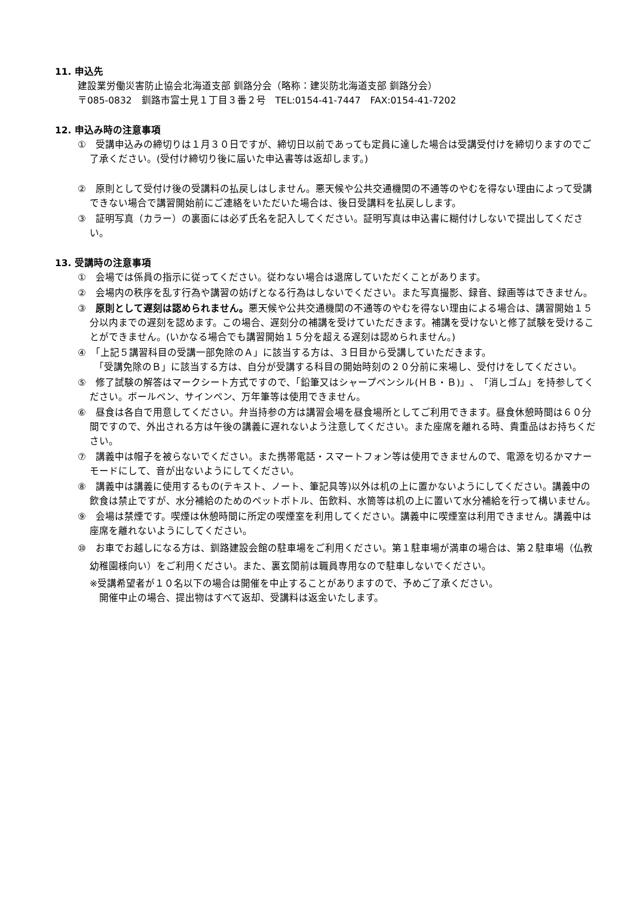11. 申込先
建設業労働災害防止協会北海道支部 釧路分会（略称：建災防北海道支部 釧路分会）
〒085-0832　釧路市富士見１丁目３番２号　TEL:0154-41-7447　FAX:0154-41-7202
12. 申込み時の注意事項
①　受講申込みの締切りは１月３０日ですが、締切日以前であっても定員に達した場合は受講受付けを締切りますのでご了承ください。(受付け締切り後に届いた申込書等は返却します。)
②　原則として受付け後の受講料の払戻しはしません。悪天候や公共交通機関の不通等のやむを得ない理由によって受講できない場合で講習開始前にご連絡をいただいた場合は、後日受講料を払戻しします。
③　証明写真（カラー）の裏面には必ず氏名を記入してください。証明写真は申込書に糊付けしないで提出してください。
13. 受講時の注意事項
①　会場では係員の指示に従ってください。従わない場合は退席していただくことがあります。
②　会場内の秩序を乱す行為や講習の妨げとなる行為はしないでください。また写真撮影、録音、録画等はできません。
③　原則として遅刻は認められません。悪天候や公共交通機関の不通等のやむを得ない理由による場合は、講習開始１５分以内までの遅刻を認めます。この場合、遅刻分の補講を受けていただきます。補講を受けないと修了試験を受けることができません。(いかなる場合でも講習開始１５分を超える遅刻は認められません。)
④　「上記５講習科目の受講一部免除のＡ」に該当する方は、３日目から受講していただきます。
　「受講免除のＢ」に該当する方は、自分が受講する科目の開始時刻の２０分前に来場し、受付けをしてください。
⑤　修了試験の解答はマークシート方式ですので、「鉛筆又はシャープペンシル(ＨＢ・Ｂ)」、「消しゴム」を持参してください。ボールペン、サインペン、万年筆等は使用できません。
⑥　昼食は各自で用意してください。弁当持参の方は講習会場を昼食場所としてご利用できます。昼食休憩時間は６０分間ですので、外出される方は午後の講義に遅れないよう注意してください。また座席を離れる時、貴重品はお持ちください。
⑦　講義中は帽子を被らないでください。また携帯電話・スマートフォン等は使用できませんので、電源を切るかマナーモードにして、音が出ないようにしてください。
⑧　講義中は講義に使用するもの(テキスト、ノート、筆記具等)以外は机の上に置かないようにしてください。講義中の飲食は禁止ですが、水分補給のためのペットボトル、缶飲料、水筒等は机の上に置いて水分補給を行って構いません。
⑨　会場は禁煙です。喫煙は休憩時間に所定の喫煙室を利用してください。講義中に喫煙室は利用できません。講義中は座席を離れないようにしてください。
⑩　お車でお越しになる方は、釧路建設会館の駐車場をご利用ください。第１駐車場が満車の場合は、第２駐車場（仏教幼稚園様向い）をご利用ください。また、裏玄関前は職員専用なので駐車しないでください。
※受講希望者が１０名以下の場合は開催を中止することがありますので、予めご了承ください。
　開催中止の場合、提出物はすべて返却、受講料は返金いたします。